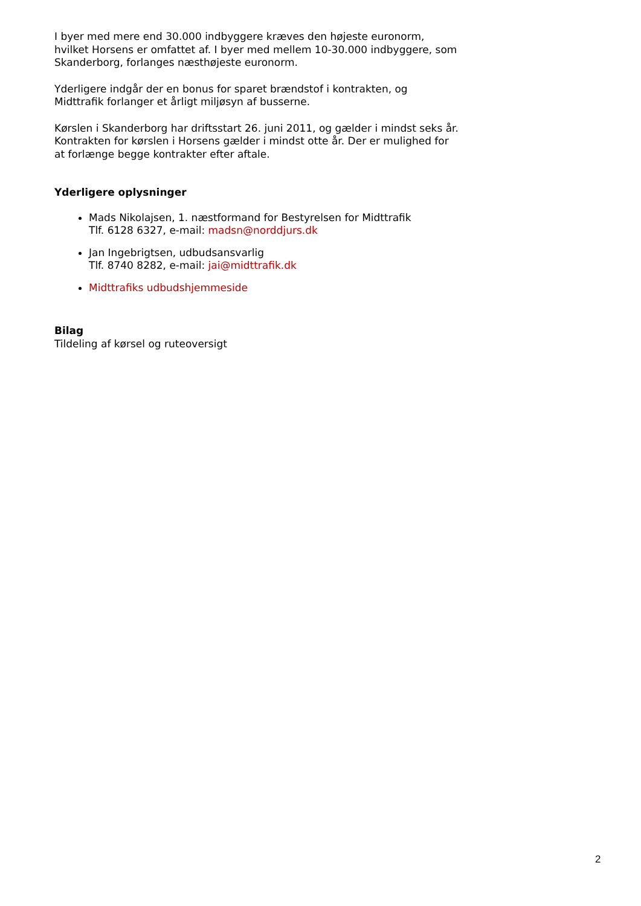I byer med mere end 30.000 indbyggere kræves den højeste euronorm, hvilket Horsens er omfattet af. I byer med mellem 10-30.000 indbyggere, som Skanderborg, forlanges næsthøjeste euronorm.
Yderligere indgår der en bonus for sparet brændstof i kontrakten, og Midttrafik forlanger et årligt miljøsyn af busserne.
Kørslen i Skanderborg har driftsstart 26. juni 2011, og gælder i mindst seks år. Kontrakten for kørslen i Horsens gælder i mindst otte år. Der er mulighed for at forlænge begge kontrakter efter aftale.
Yderligere oplysninger
Mads Nikolajsen, 1. næstformand for Bestyrelsen for Midttrafik
Tlf. 6128 6327, e-mail: madsn@norddjurs.dk
Jan Ingebrigtsen, udbudsansvarlig
Tlf. 8740 8282, e-mail: jai@midttrafik.dk
Midttrafiks udbudshjemmeside
Bilag
Tildeling af kørsel og ruteoversigt
2